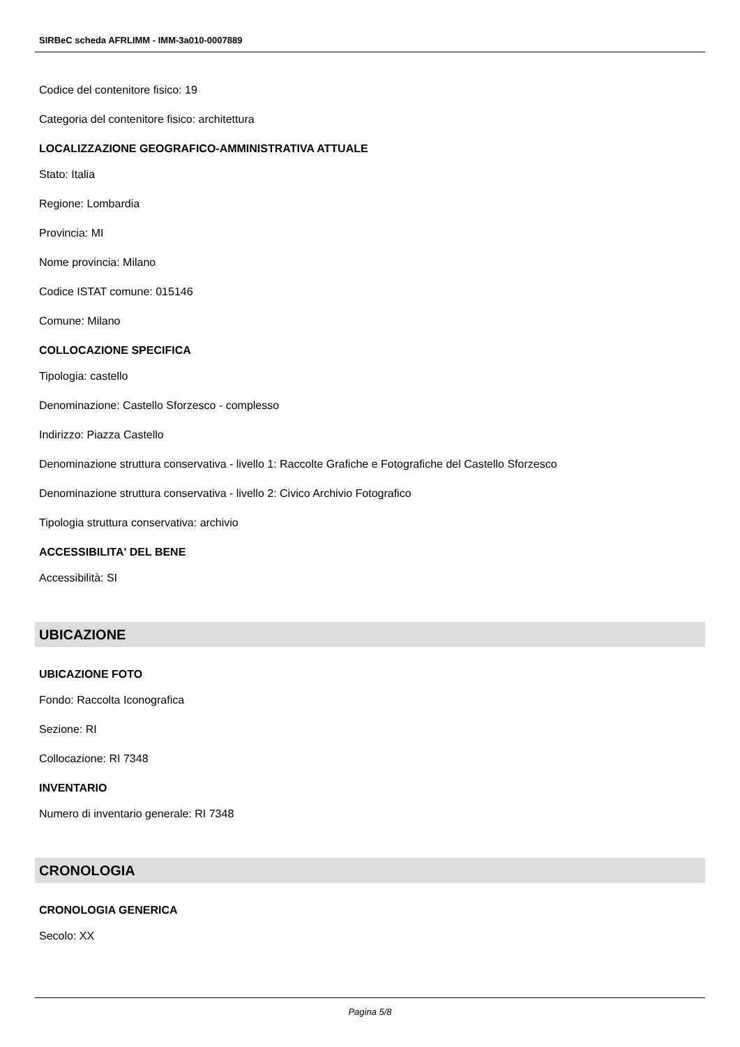SIRBeC scheda AFRLIMM - IMM-3a010-0007889
Codice del contenitore fisico: 19
Categoria del contenitore fisico: architettura
LOCALIZZAZIONE GEOGRAFICO-AMMINISTRATIVA ATTUALE
Stato: Italia
Regione: Lombardia
Provincia: MI
Nome provincia: Milano
Codice ISTAT comune: 015146
Comune: Milano
COLLOCAZIONE SPECIFICA
Tipologia: castello
Denominazione: Castello Sforzesco - complesso
Indirizzo: Piazza Castello
Denominazione struttura conservativa - livello 1: Raccolte Grafiche e Fotografiche del Castello Sforzesco
Denominazione struttura conservativa - livello 2: Civico Archivio Fotografico
Tipologia struttura conservativa: archivio
ACCESSIBILITA' DEL BENE
Accessibilità: SI
UBICAZIONE
UBICAZIONE FOTO
Fondo: Raccolta Iconografica
Sezione: RI
Collocazione: RI 7348
INVENTARIO
Numero di inventario generale: RI 7348
CRONOLOGIA
CRONOLOGIA GENERICA
Secolo: XX
Pagina 5/8